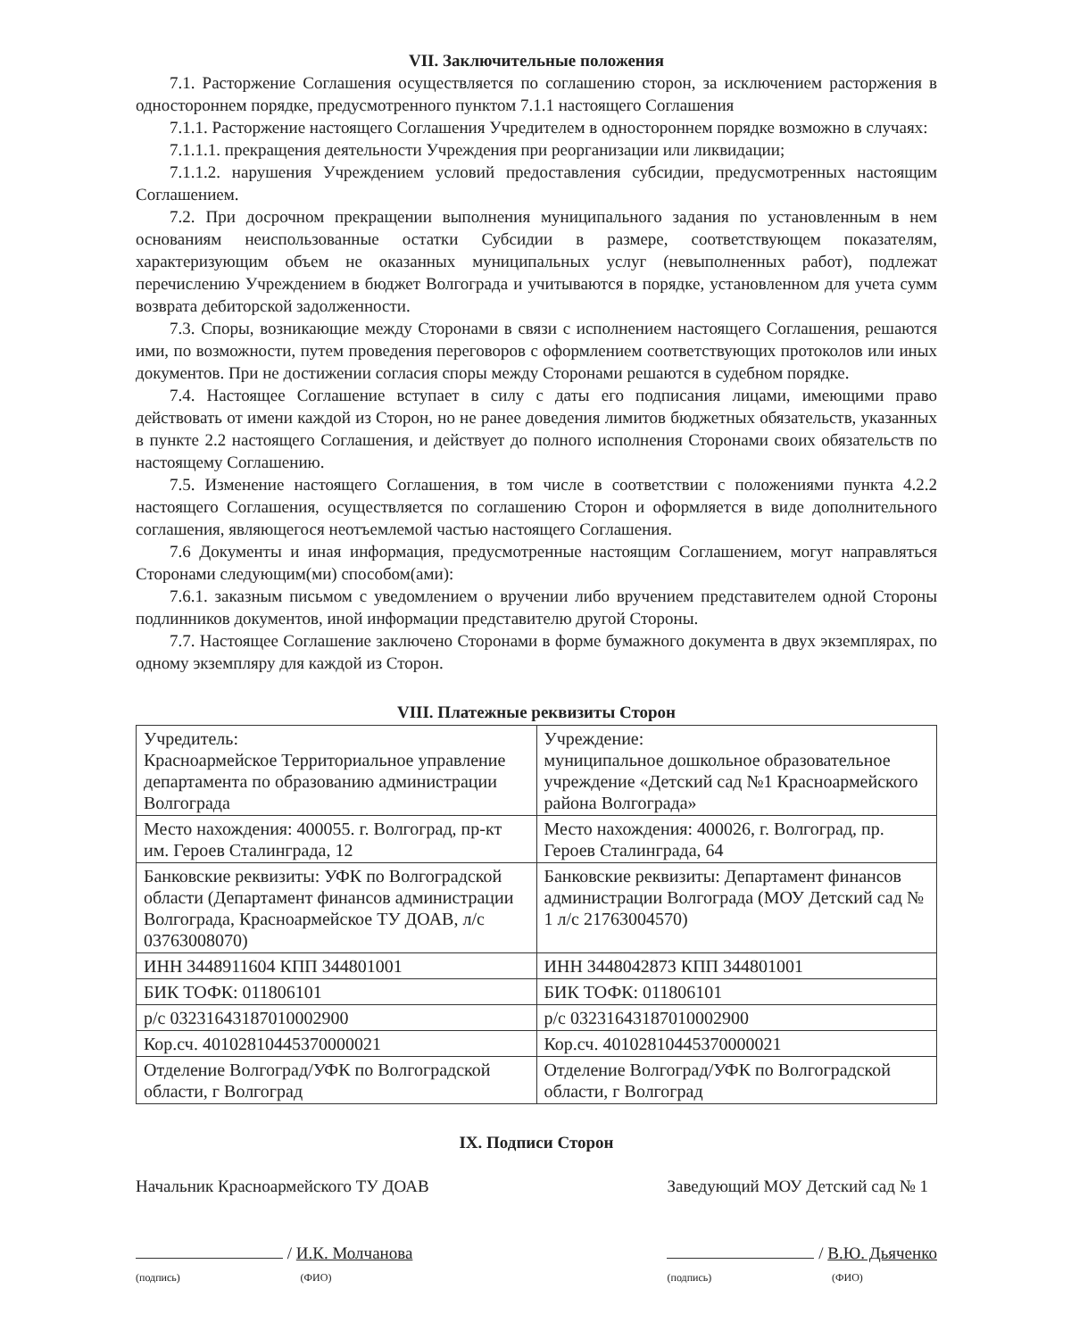VII. Заключительные положения
7.1. Расторжение Соглашения осуществляется по соглашению сторон, за исключением расторжения в одностороннем порядке, предусмотренного пунктом 7.1.1 настоящего Соглашения
7.1.1. Расторжение настоящего Соглашения Учредителем в одностороннем порядке возможно в случаях:
7.1.1.1. прекращения деятельности Учреждения при реорганизации или ликвидации;
7.1.1.2. нарушения Учреждением условий предоставления субсидии, предусмотренных настоящим Соглашением.
7.2. При досрочном прекращении выполнения муниципального задания по установленным в нем основаниям неиспользованные остатки Субсидии в размере, соответствующем показателям, характеризующим объем не оказанных муниципальных услуг (невыполненных работ), подлежат перечислению Учреждением в бюджет Волгограда и учитываются в порядке, установленном для учета сумм возврата дебиторской задолженности.
7.3. Споры, возникающие между Сторонами в связи с исполнением настоящего Соглашения, решаются ими, по возможности, путем проведения переговоров с оформлением соответствующих протоколов или иных документов. При не достижении согласия споры между Сторонами решаются в судебном порядке.
7.4. Настоящее Соглашение вступает в силу с даты его подписания лицами, имеющими право действовать от имени каждой из Сторон, но не ранее доведения лимитов бюджетных обязательств, указанных в пункте 2.2 настоящего Соглашения, и действует до полного исполнения Сторонами своих обязательств по настоящему Соглашению.
7.5. Изменение настоящего Соглашения, в том числе в соответствии с положениями пункта 4.2.2 настоящего Соглашения, осуществляется по соглашению Сторон и оформляется в виде дополнительного соглашения, являющегося неотъемлемой частью настоящего Соглашения.
7.6 Документы и иная информация, предусмотренные настоящим Соглашением, могут направляться Сторонами следующим(ми) способом(ами):
7.6.1. заказным письмом с уведомлением о вручении либо вручением представителем одной Стороны подлинников документов, иной информации представителю другой Стороны.
7.7. Настоящее Соглашение заключено Сторонами в форме бумажного документа в двух экземплярах, по одному экземпляру для каждой из Сторон.
VIII. Платежные реквизиты Сторон
| Учредитель: Красноармейское Территориальное управление департамента по образованию администрации Волгограда | Учреждение: муниципальное дошкольное образовательное учреждение «Детский сад №1 Красноармейского района Волгограда» |
| Место нахождения: 400055. г. Волгоград, пр-кт им. Героев Сталинграда, 12 | Место нахождения: 400026, г. Волгоград, пр. Героев Сталинграда, 64 |
| Банковские реквизиты: УФК по Волгоградской области (Департамент финансов администрации Волгограда, Красноармейское ТУ ДОАВ, л/с 03763008070) | Банковские реквизиты: Департамент финансов администрации Волгограда (МОУ Детский сад № 1 л/с 21763004570) |
| ИНН 3448911604 КПП 344801001 | ИНН 3448042873 КПП 344801001 |
| БИК ТОФК: 011806101 | БИК ТОФК: 011806101 |
| р/с 03231643187010002900 | р/с 03231643187010002900 |
| Кор.сч. 40102810445370000021 | Кор.сч. 40102810445370000021 |
| Отделение Волгоград/УФК по Волгоградской области, г Волгоград | Отделение Волгоград/УФК по Волгоградской области, г Волгоград |
IX. Подписи Сторон
Начальник Красноармейского ТУ ДОАВ
/ И.К. Молчанова
(подпись) (ФИО)
Заведующий МОУ Детский сад № 1
/ В.Ю. Дьяченко
(подпись) (ФИО)